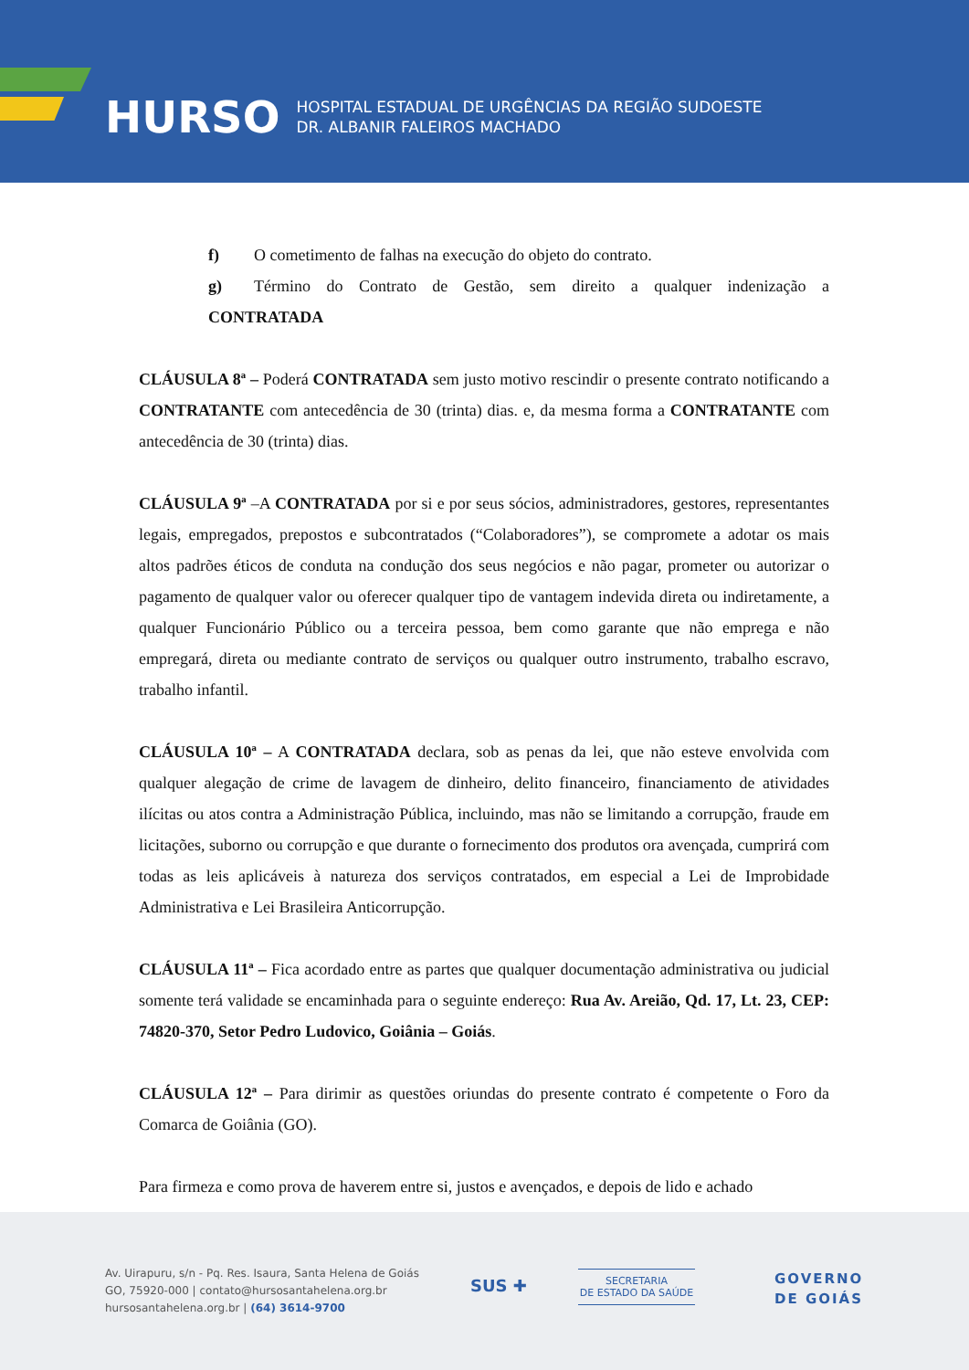HURSO
HOSPITAL ESTADUAL DE URGÊNCIAS DA REGIÃO SUDOESTE
DR. ALBANIR FALEIROS MACHADO
f) O cometimento de falhas na execução do objeto do contrato.
g) Término do Contrato de Gestão, sem direito a qualquer indenização a CONTRATADA
CLÁUSULA 8ª – Poderá CONTRATADA sem justo motivo rescindir o presente contrato notificando a CONTRATANTE com antecedência de 30 (trinta) dias. e, da mesma forma a CONTRATANTE com antecedência de 30 (trinta) dias.
CLÁUSULA 9ª –A CONTRATADA por si e por seus sócios, administradores, gestores, representantes legais, empregados, prepostos e subcontratados (“Colaboradores”), se compromete a adotar os mais altos padrões éticos de conduta na condução dos seus negócios e não pagar, prometer ou autorizar o pagamento de qualquer valor ou oferecer qualquer tipo de vantagem indevida direta ou indiretamente, a qualquer Funcionário Público ou a terceira pessoa, bem como garante que não emprega e não empregará, direta ou mediante contrato de serviços ou qualquer outro instrumento, trabalho escravo, trabalho infantil.
CLÁUSULA 10ª – A CONTRATADA declara, sob as penas da lei, que não esteve envolvida com qualquer alegação de crime de lavagem de dinheiro, delito financeiro, financiamento de atividades ilícitas ou atos contra a Administração Pública, incluindo, mas não se limitando a corrupção, fraude em licitações, suborno ou corrupção e que durante o fornecimento dos produtos ora avençada, cumprirá com todas as leis aplicáveis à natureza dos serviços contratados, em especial a Lei de Improbidade Administrativa e Lei Brasileira Anticorrupção.
CLÁUSULA 11ª – Fica acordado entre as partes que qualquer documentação administrativa ou judicial somente terá validade se encaminhada para o seguinte endereço: Rua Av. Areião, Qd. 17, Lt. 23, CEP: 74820-370, Setor Pedro Ludovico, Goiânia – Goiás.
CLÁUSULA 12ª – Para dirimir as questões oriundas do presente contrato é competente o Foro da Comarca de Goiânia (GO).
Para firmeza e como prova de haverem entre si, justos e avençados, e depois de lido e achado
Av. Uirapuru, s/n - Pq. Res. Isaura, Santa Helena de Goiás
GO, 75920-000 | contato@hursosantahelena.org.br
hursosantahelena.org.br | (64) 3614-9700
SUS ✚
SECRETARIA
DE ESTADO DA SAÚDE
GOVERNO
DE GOIÁS